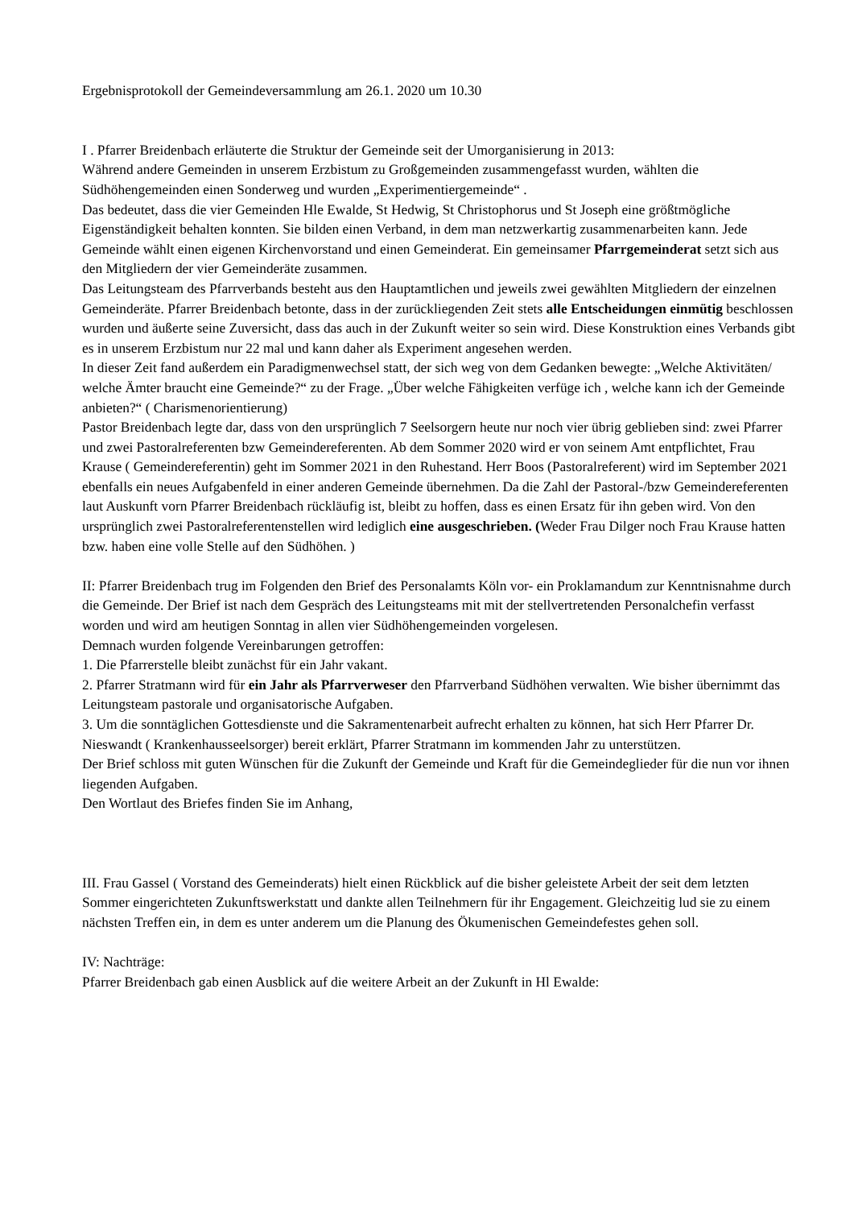Ergebnisprotokoll der Gemeindeversammlung am 26.1. 2020 um 10.30
I . Pfarrer Breidenbach erläuterte die Struktur der Gemeinde seit der Umorganisierung in 2013:
Während andere Gemeinden in unserem Erzbistum zu Großgemeinden zusammengefasst wurden, wählten die Südhöhengemeinden einen Sonderweg und wurden „Experimentiergemeinde“ .
Das bedeutet, dass die vier Gemeinden Hle Ewalde, St Hedwig, St Christophorus und St Joseph eine größtmögliche Eigenständigkeit behalten konnten. Sie bilden einen Verband, in dem man netzwerkartig zusammenarbeiten kann. Jede Gemeinde wählt einen eigenen Kirchenvorstand und einen Gemeinderat. Ein gemeinsamer Pfarrgemeinderat setzt sich aus den Mitgliedern der vier Gemeinderäte zusammen.
Das Leitungsteam des Pfarrverbands besteht aus den Hauptamtlichen und jeweils zwei gewählten Mitgliedern der einzelnen Gemeinderäte. Pfarrer Breidenbach betonte, dass in der zurückliegenden Zeit stets alle Entscheidungen einmütig beschlossen wurden und äußerte seine Zuversicht, dass das auch in der Zukunft weiter so sein wird. Diese Konstruktion eines Verbands gibt es in unserem Erzbistum nur 22 mal und kann daher als Experiment angesehen werden.
In dieser Zeit fand außerdem ein Paradigmenwechsel statt, der sich weg von dem Gedanken bewegte: „Welche Aktivitäten/ welche Ämter braucht eine Gemeinde?“ zu der Frage. „Über welche Fähigkeiten verfüge ich , welche kann ich der Gemeinde anbieten?“ ( Charismenorientierung)
Pastor Breidenbach legte dar, dass von den ursprünglich 7 Seelsorgern heute nur noch vier übrig geblieben sind: zwei Pfarrer und zwei Pastoralreferenten bzw Gemeindereferenten. Ab dem Sommer 2020 wird er von seinem Amt entpflichtet, Frau Krause ( Gemeindereferentin) geht im Sommer 2021 in den Ruhestand. Herr Boos (Pastoralreferent) wird im September 2021 ebenfalls ein neues Aufgabenfeld in einer anderen Gemeinde übernehmen. Da die Zahl der Pastoral-/bzw Gemeindereferenten laut Auskunft vorn Pfarrer Breidenbach rückläufig ist, bleibt zu hoffen, dass es einen Ersatz für ihn geben wird. Von den ursprünglich zwei Pastoralreferentenstellen wird lediglich eine ausgeschrieben. (Weder Frau Dilger noch Frau Krause hatten bzw. haben eine volle Stelle auf den Südhöhen. )
II: Pfarrer Breidenbach trug im Folgenden den Brief des Personalamts Köln vor- ein Proklamandum zur Kenntnisnahme durch die Gemeinde. Der Brief ist nach dem Gespräch des Leitungsteams mit mit der stellvertretenden Personalchefin verfasst worden und wird am heutigen Sonntag in allen vier Südhöhengemeinden vorgelesen.
Demnach wurden folgende Vereinbarungen getroffen:
1. Die Pfarrerstelle bleibt zunächst für ein Jahr vakant.
2. Pfarrer Stratmann wird für ein Jahr als Pfarrverweser den Pfarrverband Südhöhen verwalten. Wie bisher übernimmt das Leitungsteam pastorale und organisatorische Aufgaben.
3. Um die sonntäglichen Gottesdienste und die Sakramentenarbeit aufrecht erhalten zu können, hat sich Herr Pfarrer Dr. Nieswandt ( Krankenhausseelsorger) bereit erklärt, Pfarrer Stratmann im kommenden Jahr zu unterstützen.
Der Brief schloss mit guten Wünschen für die Zukunft der Gemeinde und Kraft für die Gemeindeglieder für die nun vor ihnen liegenden Aufgaben.
Den Wortlaut des Briefes finden Sie im Anhang,
III. Frau Gassel ( Vorstand des Gemeinderats) hielt einen Rückblick auf die bisher geleistete Arbeit der seit dem letzten Sommer eingerichteten Zukunftswerkstatt und dankte allen Teilnehmern für ihr Engagement. Gleichzeitig lud sie zu einem nächsten Treffen ein, in dem es unter anderem um die Planung des Ökumenischen Gemeindefestes gehen soll.
IV: Nachträge:
Pfarrer Breidenbach gab einen Ausblick auf die weitere Arbeit an der Zukunft in Hl Ewalde: